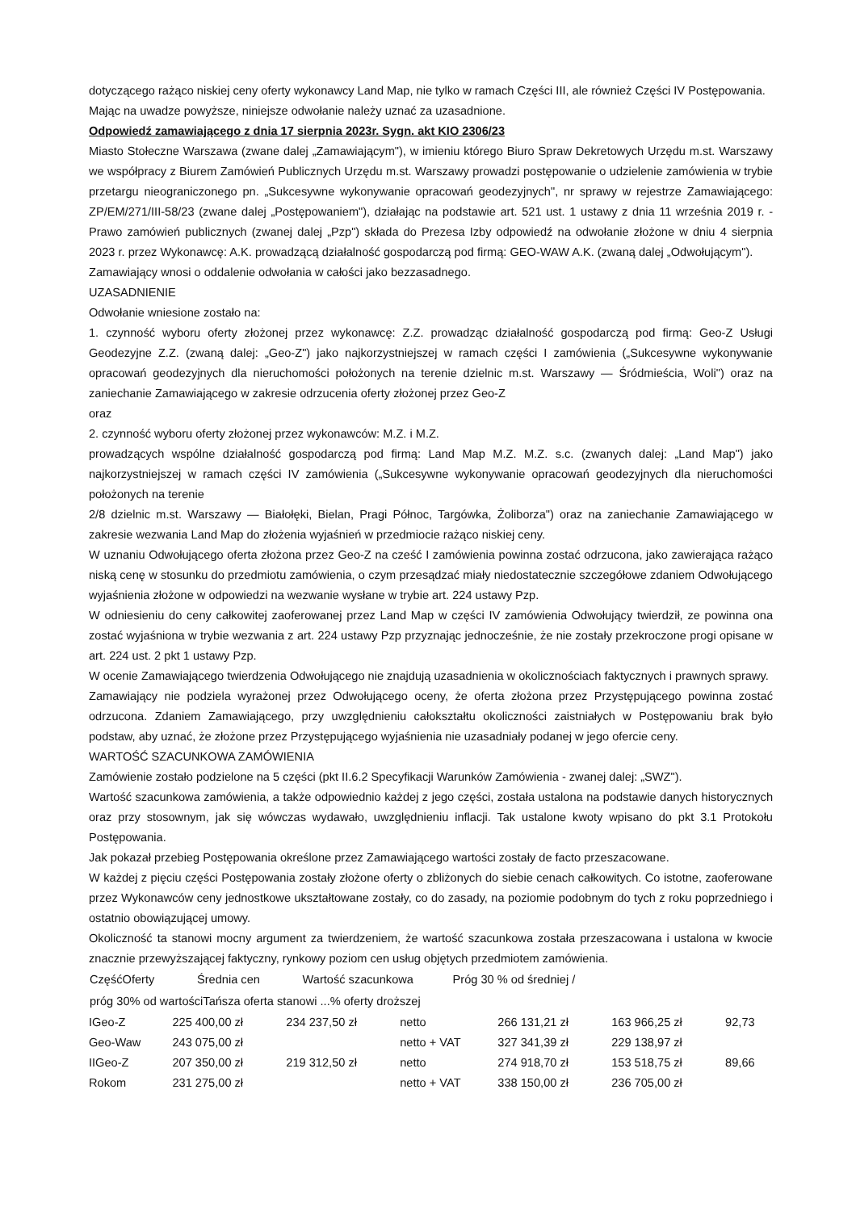dotyczącego rażąco niskiej ceny oferty wykonawcy Land Map, nie tylko w ramach Części III, ale również Części IV Postępowania.
Mając na uwadze powyższe, niniejsze odwołanie należy uznać za uzasadnione.
Odpowiedź zamawiającego z dnia 17 sierpnia 2023r. Sygn. akt KIO 2306/23
Miasto Stołeczne Warszawa (zwane dalej „Zamawiającym"), w imieniu którego Biuro Spraw Dekretowych Urzędu m.st. Warszawy we współpracy z Biurem Zamówień Publicznych Urzędu m.st. Warszawy prowadzi postępowanie o udzielenie zamówienia w trybie przetargu nieograniczonego pn. „Sukcesywne wykonywanie opracowań geodezyjnych", nr sprawy w rejestrze Zamawiającego: ZP/EM/271/III-58/23 (zwane dalej „Postępowaniem"), działając na podstawie art. 521 ust. 1 ustawy z dnia 11 września 2019 r. - Prawo zamówień publicznych (zwanej dalej „Pzp") składa do Prezesa Izby odpowiedź na odwołanie złożone w dniu 4 sierpnia 2023 r. przez Wykonawcę: A.K. prowadzącą działalność gospodarczą pod firmą: GEO-WAW A.K. (zwaną dalej „Odwołującym").
Zamawiający wnosi o oddalenie odwołania w całości jako bezzasadnego.
UZASADNIENIE
Odwołanie wniesione zostało na:
1. czynność wyboru oferty złożonej przez wykonawcę: Z.Z. prowadząc działalność gospodarczą pod firmą: Geo-Z Usługi Geodezyjne Z.Z. (zwaną dalej: „Geo-Z") jako najkorzystniejszej w ramach części I zamówienia („Sukcesywne wykonywanie opracowań geodezyjnych dla nieruchomości położonych na terenie dzielnic m.st. Warszawy — Śródmieścia, Woli") oraz na zaniechanie Zamawiającego w zakresie odrzucenia oferty złożonej przez Geo-Z
oraz
2. czynność wyboru oferty złożonej przez wykonawców: M.Z. i M.Z.
prowadzących wspólne działalność gospodarczą pod firmą: Land Map M.Z. M.Z. s.c. (zwanych dalej: „Land Map") jako najkorzystniejszej w ramach części IV zamówienia („Sukcesywne wykonywanie opracowań geodezyjnych dla nieruchomości położonych na terenie
2/8 dzielnic m.st. Warszawy — Białołęki, Bielan, Pragi Północ, Targówka, Żoliborza") oraz na zaniechanie Zamawiającego w zakresie wezwania Land Map do złożenia wyjaśnień w przedmiocie rażąco niskiej ceny.
W uznaniu Odwołującego oferta złożona przez Geo-Z na cześć I zamówienia powinna zostać odrzucona, jako zawierająca rażąco niską cenę w stosunku do przedmiotu zamówienia, o czym przesądzać miały niedostatecznie szczegółowe zdaniem Odwołującego wyjaśnienia złożone w odpowiedzi na wezwanie wysłane w trybie art. 224 ustawy Pzp.
W odniesieniu do ceny całkowitej zaoferowanej przez Land Map w części IV zamówienia Odwołujący twierdził, ze powinna ona zostać wyjaśniona w trybie wezwania z art. 224 ustawy Pzp przyznając jednocześnie, że nie zostały przekroczone progi opisane w art. 224 ust. 2 pkt 1 ustawy Pzp.
W ocenie Zamawiającego twierdzenia Odwołującego nie znajdują uzasadnienia w okolicznościach faktycznych i prawnych sprawy.
Zamawiający nie podziela wyrażonej przez Odwołującego oceny, że oferta złożona przez Przystępującego powinna zostać odrzucona. Zdaniem Zamawiającego, przy uwzględnieniu całokształtu okoliczności zaistniałych w Postępowaniu brak było podstaw, aby uznać, że złożone przez Przystępującego wyjaśnienia nie uzasadniały podanej w jego ofercie ceny.
WARTOŚĆ SZACUNKOWA ZAMÓWIENIA
Zamówienie zostało podzielone na 5 części (pkt II.6.2 Specyfikacji Warunków Zamówienia - zwanej dalej: „SWZ").
Wartość szacunkowa zamówienia, a także odpowiednio każdej z jego części, została ustalona na podstawie danych historycznych oraz przy stosownym, jak się wówczas wydawało, uwzględnieniu inflacji. Tak ustalone kwoty wpisano do pkt 3.1 Protokołu Postępowania.
Jak pokazał przebieg Postępowania określone przez Zamawiającego wartości zostały de facto przeszacowane.
W każdej z pięciu części Postępowania zostały złożone oferty o zbliżonych do siebie cenach całkowitych. Co istotne, zaoferowane przez Wykonawców ceny jednostkowe ukształtowane zostały, co do zasady, na poziomie podobnym do tych z roku poprzedniego i ostatnio obowiązującej umowy.
Okoliczność ta stanowi mocny argument za twierdzeniem, że wartość szacunkowa została przeszacowana i ustalona w kwocie znacznie przewyższającej faktyczny, rynkowy poziom cen usług objętych przedmiotem zamówienia.
| CzęśćOferty Średnia cen Wartość szacunkowa Próg 30 % od średniej / | | | | | | |
| --- | --- | --- | --- | --- | --- | --- |
| próg 30% od wartościTańsza oferta stanowi ...% oferty droższej | | | | | | |
| IGeo-Z | 225 400,00 zł | 234 237,50 zł | netto | 266 131,21 zł | 163 966,25 zł | 92,73 |
| Geo-Waw | 243 075,00 zł | | netto + VAT | 327 341,39 zł | 229 138,97 zł | |
| IIGeo-Z | 207 350,00 zł | 219 312,50 zł | netto | 274 918,70 zł | 153 518,75 zł | 89,66 |
| Rokom | 231 275,00 zł | | netto + VAT | 338 150,00 zł | 236 705,00 zł | |